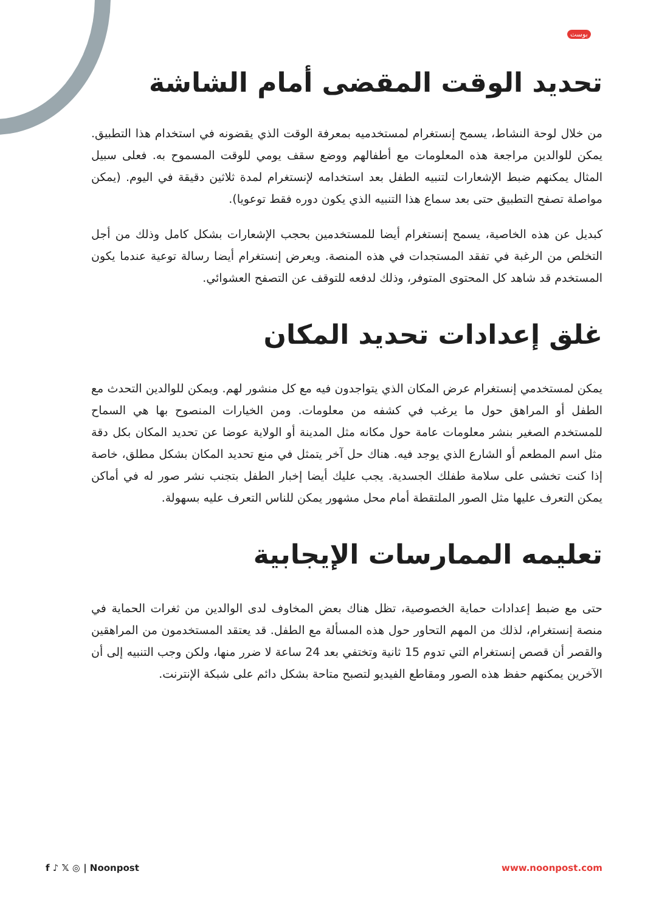بوست
تحديد الوقت المقضى أمام الشاشة
من خلال لوحة النشاط، يسمح إنستغرام لمستخدميه بمعرفة الوقت الذي يقضونه في استخدام هذا التطبيق. يمكن للوالدين مراجعة هذه المعلومات مع أطفالهم ووضع سقف يومي للوقت المسموح به. فعلى سبيل المثال يمكنهم ضبط الإشعارات لتنبيه الطفل بعد استخدامه لإنستغرام لمدة ثلاثين دقيقة في اليوم. (يمكن مواصلة تصفح التطبيق حتى بعد سماع هذا التنبيه الذي يكون دوره فقط توعويا).
كبديل عن هذه الخاصية، يسمح إنستغرام أيضا للمستخدمين بحجب الإشعارات بشكل كامل وذلك من أجل التخلص من الرغبة في تفقد المستجدات في هذه المنصة. ويعرض إنستغرام أيضا رسالة توعية عندما يكون المستخدم قد شاهد كل المحتوى المتوفر، وذلك لدفعه للتوقف عن التصفح العشوائي.
غلق إعدادات تحديد المكان
يمكن لمستخدمي إنستغرام عرض المكان الذي يتواجدون فيه مع كل منشور لهم. ويمكن للوالدين التحدث مع الطفل أو المراهق حول ما يرغب في كشفه من معلومات. ومن الخيارات المنصوح بها هي السماح للمستخدم الصغير بنشر معلومات عامة حول مكانه مثل المدينة أو الولاية عوضا عن تحديد المكان بكل دقة مثل اسم المطعم أو الشارع الذي يوجد فيه. هناك حل آخر يتمثل في منع تحديد المكان بشكل مطلق، خاصة إذا كنت تخشى على سلامة طفلك الجسدية. يجب عليك أيضا إخبار الطفل بتجنب نشر صور له في أماكن يمكن التعرف عليها مثل الصور الملتقطة أمام محل مشهور يمكن للناس التعرف عليه بسهولة.
تعليمه الممارسات الإيجابية
حتى مع ضبط إعدادات حماية الخصوصية، تظل هناك بعض المخاوف لدى الوالدين من ثغرات الحماية في منصة إنستغرام، لذلك من المهم التحاور حول هذه المسألة مع الطفل. قد يعتقد المستخدمون من المراهقين والقصر أن قصص إنستغرام التي تدوم 15 ثانية وتختفي بعد 24 ساعة لا ضرر منها، ولكن وجب التنبيه إلى أن الآخرين يمكنهم حفظ هذه الصور ومقاطع الفيديو لتصبح متاحة بشكل دائم على شبكة الإنترنت.
f ♪ 𝕏 ◎ | Noonpost www.noonpost.com